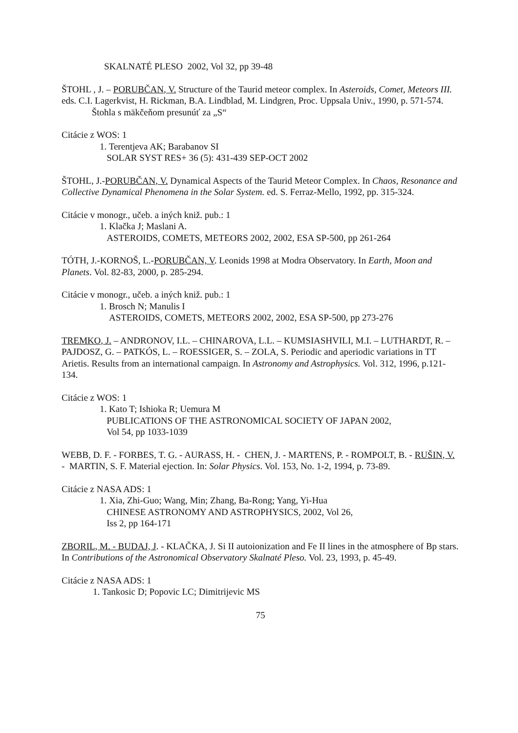SKALNATÉ PLESO 2002, Vol 32, pp 39-48
ŠTOHL , J. – PORUBČAN, V. Structure of the Taurid meteor complex. In Asteroids, Comet, Meteors III. eds. C.I. Lagerkvist, H. Rickman, B.A. Lindblad, M. Lindgren, Proc. Uppsala Univ., 1990, p. 571-574. Štohla s mäkčeňom presunúť za „S“
Citácie z WOS: 1
1. Terentjeva AK; Barabanov SI
SOLAR SYST RES+ 36 (5): 431-439 SEP-OCT 2002
ŠTOHL, J.-PORUBČAN, V. Dynamical Aspects of the Taurid Meteor Complex. In Chaos, Resonance and Collective Dynamical Phenomena in the Solar System. ed. S. Ferraz-Mello, 1992, pp. 315-324.
Citácie v monogr., učeb. a iných kniž. pub.: 1
1. Klačka J; Maslani A.
ASTEROIDS, COMETS, METEORS 2002, 2002, ESA SP-500, pp 261-264
TÓTH, J.-KORNOŠ, L.-PORUBČAN, V. Leonids 1998 at Modra Observatory. In Earth, Moon and Planets. Vol. 82-83, 2000, p. 285-294.
Citácie v monogr., učeb. a iných kniž. pub.: 1
1. Brosch N; Manulis I
ASTEROIDS, COMETS, METEORS 2002, 2002, ESA SP-500, pp 273-276
TREMKO, J. – ANDRONOV, I.L. – CHINAROVA, L.L. – KUMSIASHVILI, M.I. – LUTHARDT, R. – PAJDOSZ, G. – PATKÓS, L. – ROESSIGER, S. – ZOLA, S. Periodic and aperiodic variations in TT Arietis. Results from an international campaign. In Astronomy and Astrophysics. Vol. 312, 1996, p.121-134.
Citácie z WOS: 1
1. Kato T; Ishioka R; Uemura M
PUBLICATIONS OF THE ASTRONOMICAL SOCIETY OF JAPAN 2002,
Vol 54, pp 1033-1039
WEBB, D. F. - FORBES, T. G. - AURASS, H. - CHEN, J. - MARTENS, P. - ROMPOLT, B. - RUŠIN, V. - MARTIN, S. F. Material ejection. In: Solar Physics. Vol. 153, No. 1-2, 1994, p. 73-89.
Citácie z NASA ADS: 1
1. Xia, Zhi-Guo; Wang, Min; Zhang, Ba-Rong; Yang, Yi-Hua
CHINESE ASTRONOMY AND ASTROPHYSICS, 2002, Vol 26,
Iss 2, pp 164-171
ZBORIL, M. - BUDAJ, J. - KLAČKA, J. Si II autoionization and Fe II lines in the atmosphere of Bp stars. In Contributions of the Astronomical Observatory Skalnaté Pleso. Vol. 23, 1993, p. 45-49.
Citácie z NASA ADS: 1
1. Tankosic D; Popovic LC; Dimitrijevic MS
75